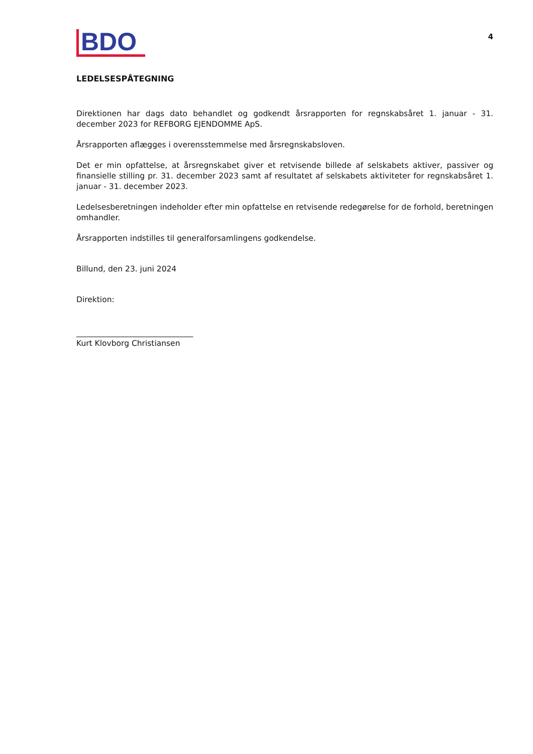BDO
4
LEDELSESPÅTEGNING
Direktionen har dags dato behandlet og godkendt årsrapporten for regnskabsåret 1. januar - 31. december 2023 for REFBORG EJENDOMME ApS.
Årsrapporten aflægges i overensstemmelse med årsregnskabsloven.
Det er min opfattelse, at årsregnskabet giver et retvisende billede af selskabets aktiver, passiver og finansielle stilling pr. 31. december 2023 samt af resultatet af selskabets aktiviteter for regnskabsåret 1. januar - 31. december 2023.
Ledelsesberetningen indeholder efter min opfattelse en retvisende redegørelse for de forhold, beretningen omhandler.
Årsrapporten indstilles til generalforsamlingens godkendelse.
Billund, den 23. juni 2024
Direktion:
______________________________
Kurt Klovborg Christiansen